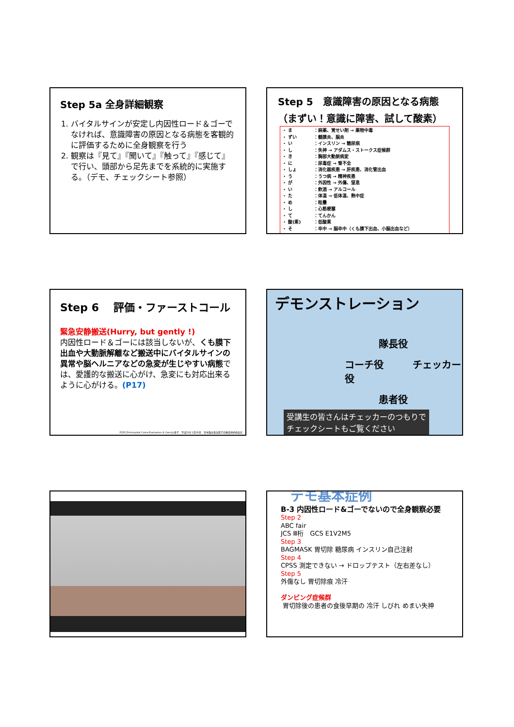Step 5a 全身詳細観察
1. バイタルサインが安定し内因性ロード＆ゴーでなければ、意識障害の原因となる病態を客観的に評価するために全身観察を行う
2. 観察は『見て』『聞いて』『触って』『感じて』で行い、頭部から足先までを系統的に実施する。（デモ、チェックシート参照）
Step 5　意識障害の原因となる病態
（まずい！意識に障害、試して酸素）
・ ま ：麻薬、覚せい剤 → 薬物中毒
・ ずい ：髄膜炎、脳炎
・ い ：インスリン → 糖尿病
・ し ：失神 → アダムス・ストークス症候群
・ き ：胸部大動脈病変
・ に ：尿毒症 → 腎不全
・ しょ ：消化器疾患 → 肝疾患、消化管出血
・ う ：うつ病 → 精神疾患
・ が ：外因性 → 外傷、窒息
・ い ：飲酒 → アルコール
・ た ：体温 → 低体温、熱中症
・ め ：眩暈
・ し ：心筋梗塞
・ て ：てんかん
・ 酸(素) ：低酸素
・ そ ：卒中 → 脳卒中（くも膜下出血、小脳出血など）
Step 6　 評価・ファーストコール
緊急安静搬送(Hurry, but gently !)
内因性ロード＆ゴーには該当しないが、くも膜下出血や大動脈解離など搬送中にバイタルサインの異常や脳ヘルニアなどの急変が生じやすい病態では、愛護的な搬送に心がけ、急変にも対応出来るように心がける。(P17)
PCEC(Prehospital Coma Evaluation & Care)の骨子　平成21年1月18日　日本臨床救急医学会教育研修委員会
デモンストレーション
隊長役
コーチ役　　　チェッカー役
患者役
受講生の皆さんはチェッカーのつもりで
チェックシートもご覧ください
デモ基本症例
B-3 内因性ロード&ゴーでないので全身観察必要
Step 2
ABC fair
JCS Ⅲ桁　GCS E1V2M5
Step 3
BAGMASK 胃切除 糖尿病 インスリン自己注射
Step 4
CPSS 測定できない → ドロップテスト（左右差なし）
Step 5
外傷なし 胃切除痕 冷汗
ダンピング症候群
胃切除後の患者の食後早期の 冷汗 しびれ めまい失神